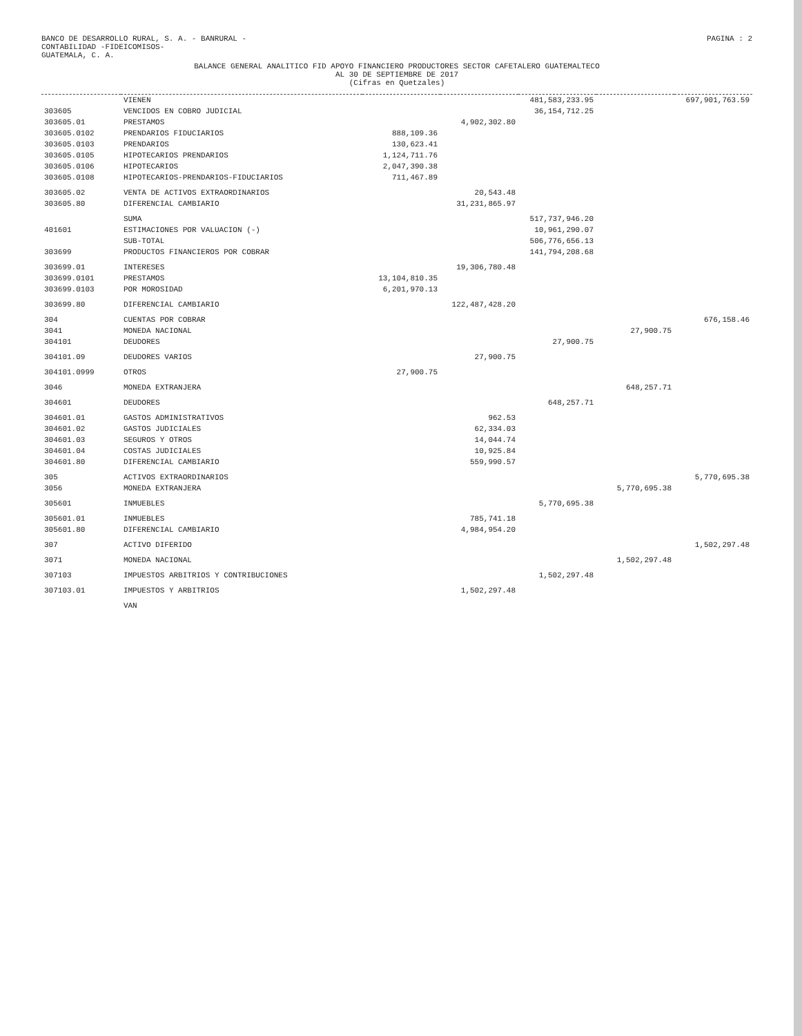BANCO DE DESARROLLO RURAL, S. A. - BANRURAL -
CONTABILIDAD -FIDEICOMISOS-
GUATEMALA, C. A.
PAGINA : 2
BALANCE GENERAL ANALITICO FID APOYO FINANCIERO PRODUCTORES SECTOR CAFETALERO GUATEMALTECO
AL 30 DE SEPTIEMBRE DE 2017
(Cifras en Quetzales)
| | VIENEN | | | 481,583,233.95 | | 697,901,763.59 |
| 303605 | VENCIDOS EN COBRO JUDICIAL | | | 36,154,712.25 | | |
| 303605.01 | PRESTAMOS | | 4,902,302.80 | | | |
| 303605.0102 | PRENDARIOS FIDUCIARIOS | 888,109.36 | | | | |
| 303605.0103 | PRENDARIOS | 130,623.41 | | | | |
| 303605.0105 | HIPOTECARIOS PRENDARIOS | 1,124,711.76 | | | | |
| 303605.0106 | HIPOTECARIOS | 2,047,390.38 | | | | |
| 303605.0108 | HIPOTECARIOS-PRENDARIOS-FIDUCIARIOS | 711,467.89 | | | | |
| 303605.02 | VENTA DE ACTIVOS EXTRAORDINARIOS | | 20,543.48 | | | |
| 303605.80 | DIFERENCIAL CAMBIARIO | | 31,231,865.97 | | | |
| | SUMA | | | 517,737,946.20 | | |
| 401601 | ESTIMACIONES POR VALUACION (-) | | | 10,961,290.07 | | |
| | SUB-TOTAL | | | 506,776,656.13 | | |
| 303699 | PRODUCTOS FINANCIEROS POR COBRAR | | | 141,794,208.68 | | |
| 303699.01 | INTERESES | | 19,306,780.48 | | | |
| 303699.0101 | PRESTAMOS | 13,104,810.35 | | | | |
| 303699.0103 | POR MOROSIDAD | 6,201,970.13 | | | | |
| 303699.80 | DIFERENCIAL CAMBIARIO | | 122,487,428.20 | | | |
| 304 | CUENTAS POR COBRAR | | | | | 676,158.46 |
| 3041 | MONEDA NACIONAL | | | | 27,900.75 | |
| 304101 | DEUDORES | | | 27,900.75 | | |
| 304101.09 | DEUDORES VARIOS | | 27,900.75 | | | |
| 304101.0999 | OTROS | 27,900.75 | | | | |
| 3046 | MONEDA EXTRANJERA | | | | 648,257.71 | |
| 304601 | DEUDORES | | | 648,257.71 | | |
| 304601.01 | GASTOS ADMINISTRATIVOS | | 962.53 | | | |
| 304601.02 | GASTOS JUDICIALES | | 62,334.03 | | | |
| 304601.03 | SEGUROS Y OTROS | | 14,044.74 | | | |
| 304601.04 | COSTAS JUDICIALES | | 10,925.84 | | | |
| 304601.80 | DIFERENCIAL CAMBIARIO | | 559,990.57 | | | |
| 305 | ACTIVOS EXTRAORDINARIOS | | | | | 5,770,695.38 |
| 3056 | MONEDA EXTRANJERA | | | | 5,770,695.38 | |
| 305601 | INMUEBLES | | | 5,770,695.38 | | |
| 305601.01 | INMUEBLES | | 785,741.18 | | | |
| 305601.80 | DIFERENCIAL CAMBIARIO | | 4,984,954.20 | | | |
| 307 | ACTIVO DIFERIDO | | | | | 1,502,297.48 |
| 3071 | MONEDA NACIONAL | | | | 1,502,297.48 | |
| 307103 | IMPUESTOS ARBITRIOS Y CONTRIBUCIONES | | | 1,502,297.48 | | |
| 307103.01 | IMPUESTOS Y ARBITRIOS | | 1,502,297.48 | | | |
| | VAN | | | | | |